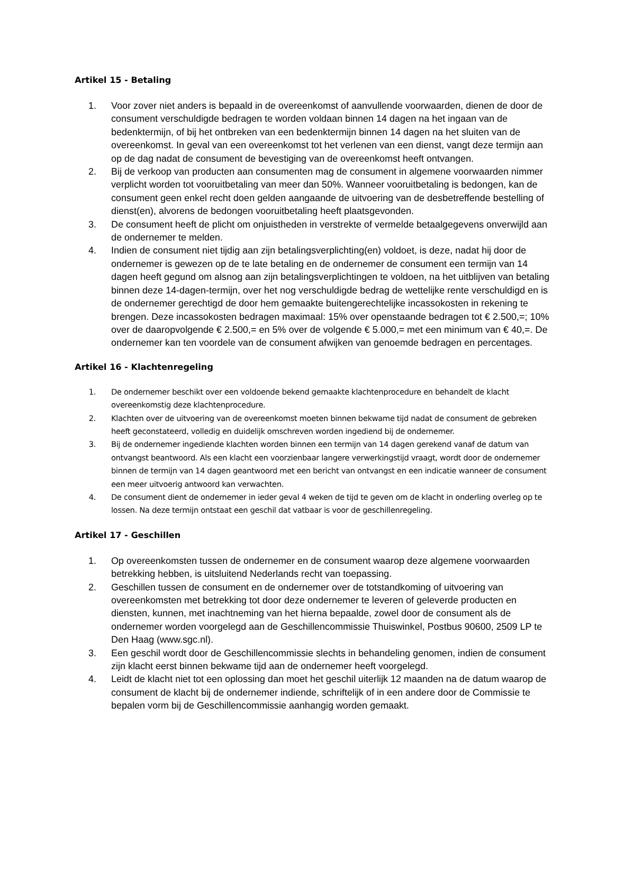Artikel 15 - Betaling
1. Voor zover niet anders is bepaald in de overeenkomst of aanvullende voorwaarden, dienen de door de consument verschuldigde bedragen te worden voldaan binnen 14 dagen na het ingaan van de bedenktermijn, of bij het ontbreken van een bedenktermijn binnen 14 dagen na het sluiten van de overeenkomst. In geval van een overeenkomst tot het verlenen van een dienst, vangt deze termijn aan op de dag nadat de consument de bevestiging van de overeenkomst heeft ontvangen.
2. Bij de verkoop van producten aan consumenten mag de consument in algemene voorwaarden nimmer verplicht worden tot vooruitbetaling van meer dan 50%. Wanneer vooruitbetaling is bedongen, kan de consument geen enkel recht doen gelden aangaande de uitvoering van de desbetreffende bestelling of dienst(en), alvorens de bedongen vooruitbetaling heeft plaatsgevonden.
3. De consument heeft de plicht om onjuistheden in verstrekte of vermelde betaalgegevens onverwijld aan de ondernemer te melden.
4. Indien de consument niet tijdig aan zijn betalingsverplichting(en) voldoet, is deze, nadat hij door de ondernemer is gewezen op de te late betaling en de ondernemer de consument een termijn van 14 dagen heeft gegund om alsnog aan zijn betalingsverplichtingen te voldoen, na het uitblijven van betaling binnen deze 14-dagen-termijn, over het nog verschuldigde bedrag de wettelijke rente verschuldigd en is de ondernemer gerechtigd de door hem gemaakte buitengerechtelijke incassokosten in rekening te brengen. Deze incassokosten bedragen maximaal: 15% over openstaande bedragen tot € 2.500,=; 10% over de daaropvolgende € 2.500,= en 5% over de volgende € 5.000,= met een minimum van € 40,=. De ondernemer kan ten voordele van de consument afwijken van genoemde bedragen en percentages.
Artikel 16 - Klachtenregeling
1. De ondernemer beschikt over een voldoende bekend gemaakte klachtenprocedure en behandelt de klacht overeenkomstig deze klachtenprocedure.
2. Klachten over de uitvoering van de overeenkomst moeten binnen bekwame tijd nadat de consument de gebreken heeft geconstateerd, volledig en duidelijk omschreven worden ingediend bij de ondernemer.
3. Bij de ondernemer ingediende klachten worden binnen een termijn van 14 dagen gerekend vanaf de datum van ontvangst beantwoord. Als een klacht een voorzienbaar langere verwerkingstijd vraagt, wordt door de ondernemer binnen de termijn van 14 dagen geantwoord met een bericht van ontvangst en een indicatie wanneer de consument een meer uitvoerig antwoord kan verwachten.
4. De consument dient de ondernemer in ieder geval 4 weken de tijd te geven om de klacht in onderling overleg op te lossen. Na deze termijn ontstaat een geschil dat vatbaar is voor de geschillenregeling.
Artikel 17 - Geschillen
1. Op overeenkomsten tussen de ondernemer en de consument waarop deze algemene voorwaarden betrekking hebben, is uitsluitend Nederlands recht van toepassing.
2. Geschillen tussen de consument en de ondernemer over de totstandkoming of uitvoering van overeenkomsten met betrekking tot door deze ondernemer te leveren of geleverde producten en diensten, kunnen, met inachtneming van het hierna bepaalde, zowel door de consument als de ondernemer worden voorgelegd aan de Geschillencommissie Thuiswinkel, Postbus 90600, 2509 LP te Den Haag (www.sgc.nl).
3. Een geschil wordt door de Geschillencommissie slechts in behandeling genomen, indien de consument zijn klacht eerst binnen bekwame tijd aan de ondernemer heeft voorgelegd.
4. Leidt de klacht niet tot een oplossing dan moet het geschil uiterlijk 12 maanden na de datum waarop de consument de klacht bij de ondernemer indiende, schriftelijk of in een andere door de Commissie te bepalen vorm bij de Geschillencommissie aanhangig worden gemaakt.